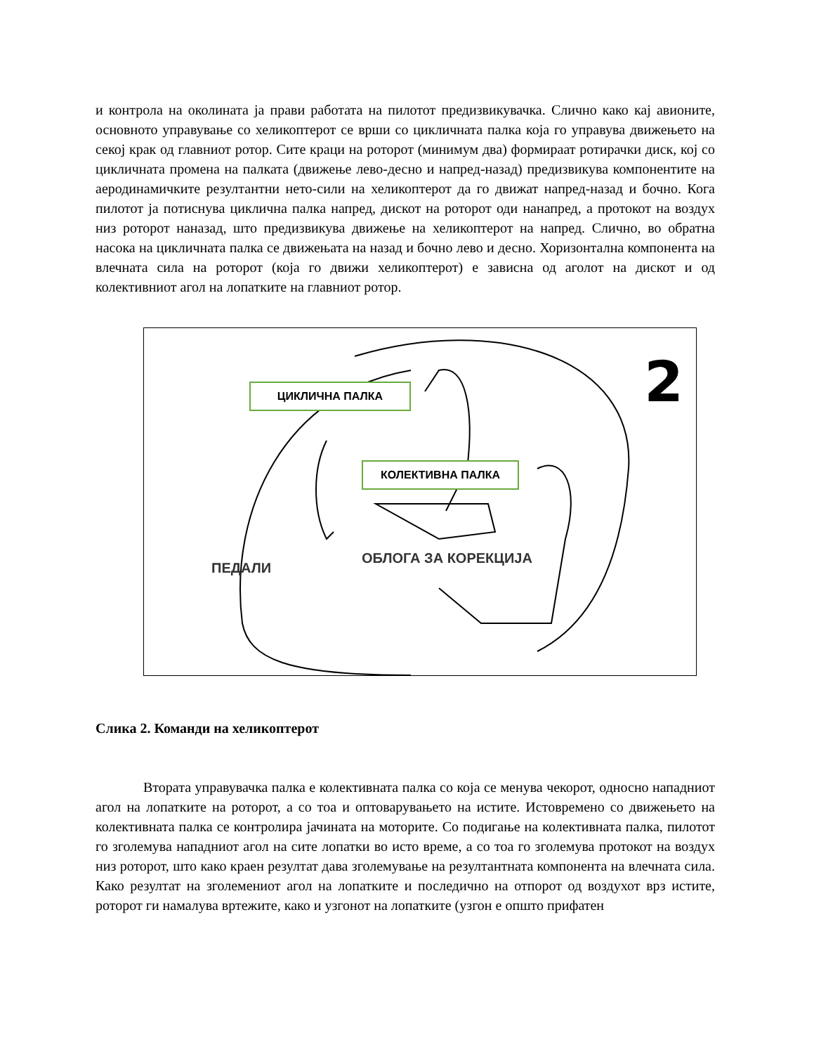и контрола на околината ја прави работата на пилотот предизвикувачка. Слично како кај авионите, основното управување со хеликоптерот се врши со цикличната палка која го управува движењето на секој крак од главниот ротор. Сите краци на роторот (минимум два) формираат ротирачки диск, кој со цикличната промена на палката (движење лево-десно и напред-назад) предизвикува компонентите на аеродинамичките резултантни нето-сили на хеликоптерот да го движат напред-назад и бочно. Кога пилотот ја потиснува циклична палка напред, дискот на роторот оди нанапред, а протокот на воздух низ роторот наназад, што предизвикува движење на хеликоптерот на напред. Слично, во обратна насока на цикличната палка се движењата на назад и бочно лево и десно. Хоризонтална компонента на влечната сила на роторот (која го движи хеликоптерот) е зависна од аголот на дискот и од колективниот агол на лопатките на главниот ротор.
2 ЦИКЛИЧНА ПАЛКА
КОЛЕКТИВНА ПАЛКА
ПЕДАЛИ
ОБЛОГА ЗА КОРЕКЦИЈА
Слика 2. Команди на хеликоптерот
Втората управувачка палка е колективната палка со која се менува чекорот, односно нападниот агол на лопатките на роторот, а со тоа и оптоварувањето на истите. Истовремено со движењето на колективната палка се контролира јачината на моторите. Со подигање на колективната палка, пилотот го зголемува нападниот агол на сите лопатки во исто време, а со тоа го зголемува протокот на воздух низ роторот, што како краен резултат дава зголемување на резултантната компонента на влечната сила. Како резултат на зголемениот агол на лопатките и последично на отпорот од воздухот врз истите, роторот ги намалува вртежите, како и узгонот на лопатките (узгон е општо прифатен